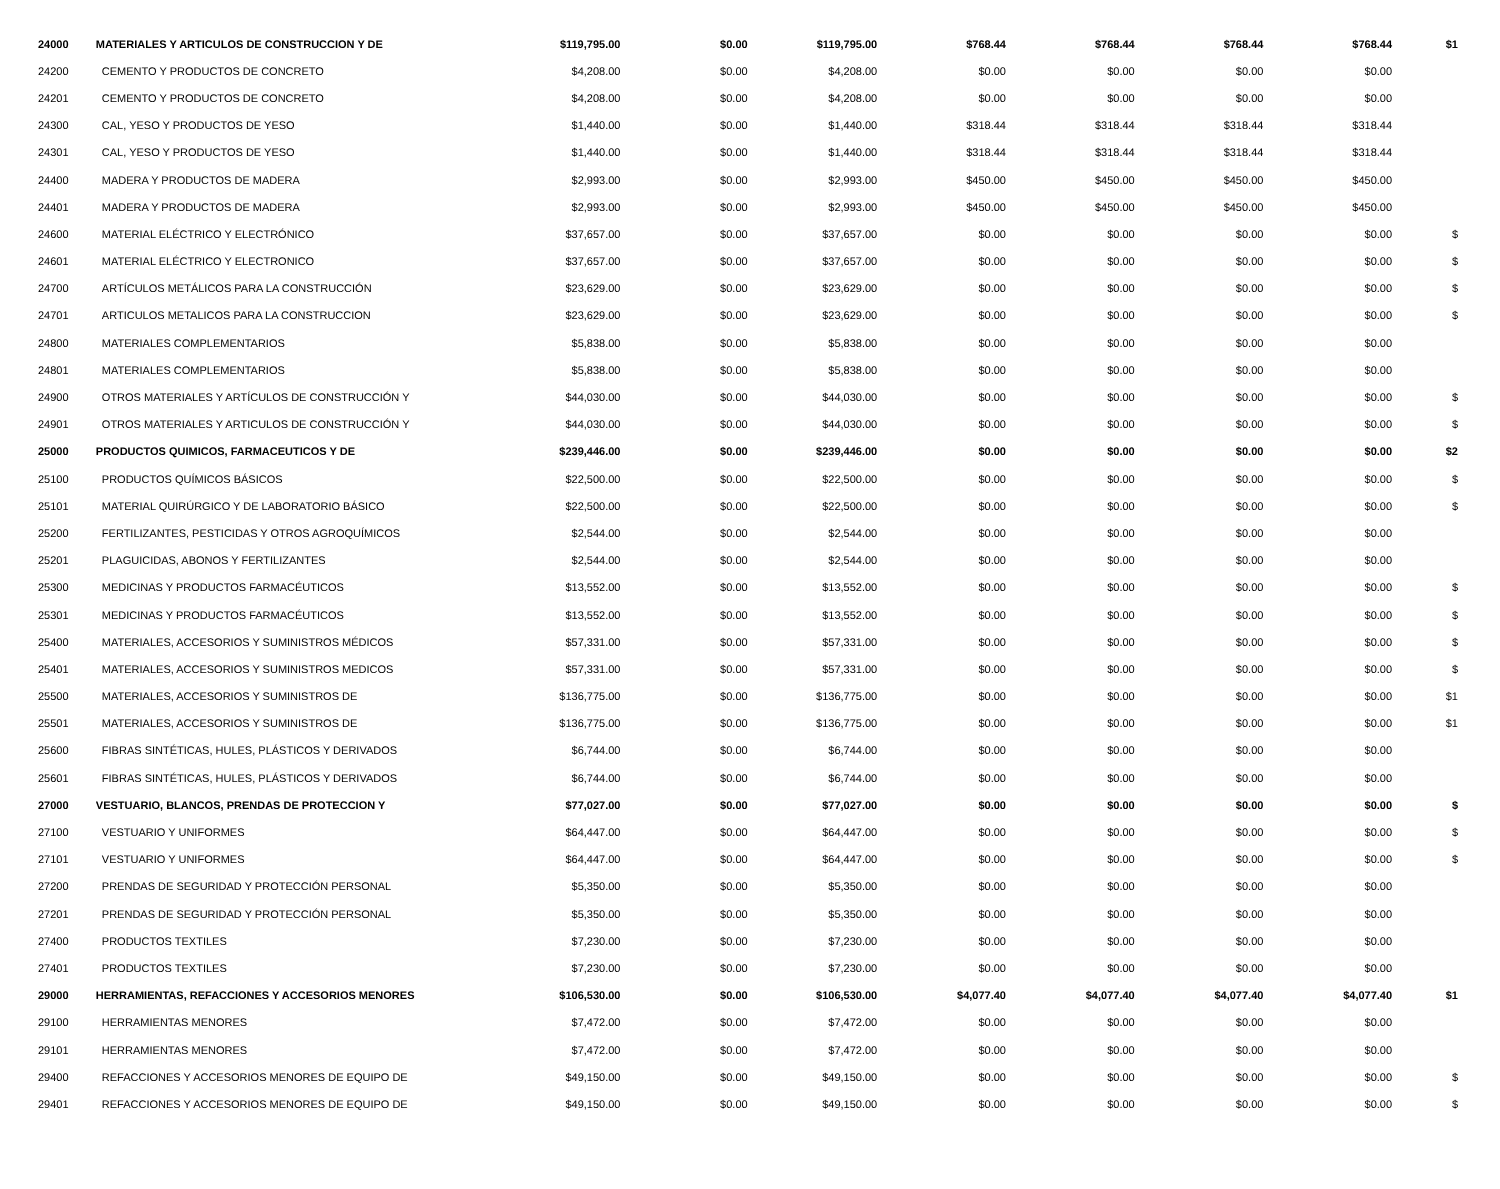| 24000 | MATERIALES Y ARTICULOS DE CONSTRUCCION Y DE | $119,795.00 | $0.00 | $119,795.00 | $768.44 | $768.44 | $768.44 | $768.44 | $1 |
| 24200 | CEMENTO Y PRODUCTOS DE CONCRETO | $4,208.00 | $0.00 | $4,208.00 | $0.00 | $0.00 | $0.00 | $0.00 | |
| 24201 | CEMENTO Y PRODUCTOS DE CONCRETO | $4,208.00 | $0.00 | $4,208.00 | $0.00 | $0.00 | $0.00 | $0.00 | |
| 24300 | CAL, YESO Y PRODUCTOS DE YESO | $1,440.00 | $0.00 | $1,440.00 | $318.44 | $318.44 | $318.44 | $318.44 | |
| 24301 | CAL, YESO Y PRODUCTOS DE YESO | $1,440.00 | $0.00 | $1,440.00 | $318.44 | $318.44 | $318.44 | $318.44 | |
| 24400 | MADERA Y PRODUCTOS DE MADERA | $2,993.00 | $0.00 | $2,993.00 | $450.00 | $450.00 | $450.00 | $450.00 | |
| 24401 | MADERA Y PRODUCTOS DE MADERA | $2,993.00 | $0.00 | $2,993.00 | $450.00 | $450.00 | $450.00 | $450.00 | |
| 24600 | MATERIAL ELÉCTRICO Y ELECTRÓNICO | $37,657.00 | $0.00 | $37,657.00 | $0.00 | $0.00 | $0.00 | $0.00 | $ |
| 24601 | MATERIAL ELÉCTRICO Y ELECTRONICO | $37,657.00 | $0.00 | $37,657.00 | $0.00 | $0.00 | $0.00 | $0.00 | $ |
| 24700 | ARTÍCULOS METÁLICOS PARA LA CONSTRUCCIÓN | $23,629.00 | $0.00 | $23,629.00 | $0.00 | $0.00 | $0.00 | $0.00 | $ |
| 24701 | ARTICULOS METALICOS PARA LA CONSTRUCCION | $23,629.00 | $0.00 | $23,629.00 | $0.00 | $0.00 | $0.00 | $0.00 | $ |
| 24800 | MATERIALES COMPLEMENTARIOS | $5,838.00 | $0.00 | $5,838.00 | $0.00 | $0.00 | $0.00 | $0.00 | |
| 24801 | MATERIALES COMPLEMENTARIOS | $5,838.00 | $0.00 | $5,838.00 | $0.00 | $0.00 | $0.00 | $0.00 | |
| 24900 | OTROS MATERIALES Y ARTÍCULOS DE CONSTRUCCIÓN Y | $44,030.00 | $0.00 | $44,030.00 | $0.00 | $0.00 | $0.00 | $0.00 | $ |
| 24901 | OTROS MATERIALES Y ARTICULOS DE CONSTRUCCIÓN Y | $44,030.00 | $0.00 | $44,030.00 | $0.00 | $0.00 | $0.00 | $0.00 | $ |
| 25000 | PRODUCTOS QUIMICOS, FARMACEUTICOS Y DE | $239,446.00 | $0.00 | $239,446.00 | $0.00 | $0.00 | $0.00 | $0.00 | $2 |
| 25100 | PRODUCTOS QUÍMICOS BÁSICOS | $22,500.00 | $0.00 | $22,500.00 | $0.00 | $0.00 | $0.00 | $0.00 | $ |
| 25101 | MATERIAL QUIRÚRGICO Y DE LABORATORIO BÁSICO | $22,500.00 | $0.00 | $22,500.00 | $0.00 | $0.00 | $0.00 | $0.00 | $ |
| 25200 | FERTILIZANTES, PESTICIDAS Y OTROS AGROQUÍMICOS | $2,544.00 | $0.00 | $2,544.00 | $0.00 | $0.00 | $0.00 | $0.00 | |
| 25201 | PLAGUICIDAS, ABONOS Y FERTILIZANTES | $2,544.00 | $0.00 | $2,544.00 | $0.00 | $0.00 | $0.00 | $0.00 | |
| 25300 | MEDICINAS Y PRODUCTOS FARMACÉUTICOS | $13,552.00 | $0.00 | $13,552.00 | $0.00 | $0.00 | $0.00 | $0.00 | $ |
| 25301 | MEDICINAS Y PRODUCTOS FARMACÉUTICOS | $13,552.00 | $0.00 | $13,552.00 | $0.00 | $0.00 | $0.00 | $0.00 | $ |
| 25400 | MATERIALES, ACCESORIOS Y SUMINISTROS MÉDICOS | $57,331.00 | $0.00 | $57,331.00 | $0.00 | $0.00 | $0.00 | $0.00 | $ |
| 25401 | MATERIALES, ACCESORIOS Y SUMINISTROS MEDICOS | $57,331.00 | $0.00 | $57,331.00 | $0.00 | $0.00 | $0.00 | $0.00 | $ |
| 25500 | MATERIALES, ACCESORIOS Y SUMINISTROS DE | $136,775.00 | $0.00 | $136,775.00 | $0.00 | $0.00 | $0.00 | $0.00 | $1 |
| 25501 | MATERIALES, ACCESORIOS Y SUMINISTROS DE | $136,775.00 | $0.00 | $136,775.00 | $0.00 | $0.00 | $0.00 | $0.00 | $1 |
| 25600 | FIBRAS SINTÉTICAS, HULES, PLÁSTICOS Y DERIVADOS | $6,744.00 | $0.00 | $6,744.00 | $0.00 | $0.00 | $0.00 | $0.00 | |
| 25601 | FIBRAS SINTÉTICAS, HULES, PLÁSTICOS Y DERIVADOS | $6,744.00 | $0.00 | $6,744.00 | $0.00 | $0.00 | $0.00 | $0.00 | |
| 27000 | VESTUARIO, BLANCOS, PRENDAS DE PROTECCION Y | $77,027.00 | $0.00 | $77,027.00 | $0.00 | $0.00 | $0.00 | $0.00 | $ |
| 27100 | VESTUARIO Y UNIFORMES | $64,447.00 | $0.00 | $64,447.00 | $0.00 | $0.00 | $0.00 | $0.00 | $ |
| 27101 | VESTUARIO Y UNIFORMES | $64,447.00 | $0.00 | $64,447.00 | $0.00 | $0.00 | $0.00 | $0.00 | $ |
| 27200 | PRENDAS DE SEGURIDAD Y PROTECCIÓN PERSONAL | $5,350.00 | $0.00 | $5,350.00 | $0.00 | $0.00 | $0.00 | $0.00 | |
| 27201 | PRENDAS DE SEGURIDAD Y PROTECCIÓN PERSONAL | $5,350.00 | $0.00 | $5,350.00 | $0.00 | $0.00 | $0.00 | $0.00 | |
| 27400 | PRODUCTOS TEXTILES | $7,230.00 | $0.00 | $7,230.00 | $0.00 | $0.00 | $0.00 | $0.00 | |
| 27401 | PRODUCTOS TEXTILES | $7,230.00 | $0.00 | $7,230.00 | $0.00 | $0.00 | $0.00 | $0.00 | |
| 29000 | HERRAMIENTAS, REFACCIONES Y ACCESORIOS MENORES | $106,530.00 | $0.00 | $106,530.00 | $4,077.40 | $4,077.40 | $4,077.40 | $4,077.40 | $1 |
| 29100 | HERRAMIENTAS MENORES | $7,472.00 | $0.00 | $7,472.00 | $0.00 | $0.00 | $0.00 | $0.00 | |
| 29101 | HERRAMIENTAS MENORES | $7,472.00 | $0.00 | $7,472.00 | $0.00 | $0.00 | $0.00 | $0.00 | |
| 29400 | REFACCIONES Y ACCESORIOS MENORES DE EQUIPO DE | $49,150.00 | $0.00 | $49,150.00 | $0.00 | $0.00 | $0.00 | $0.00 | $ |
| 29401 | REFACCIONES Y ACCESORIOS MENORES DE EQUIPO DE | $49,150.00 | $0.00 | $49,150.00 | $0.00 | $0.00 | $0.00 | $0.00 | $ |